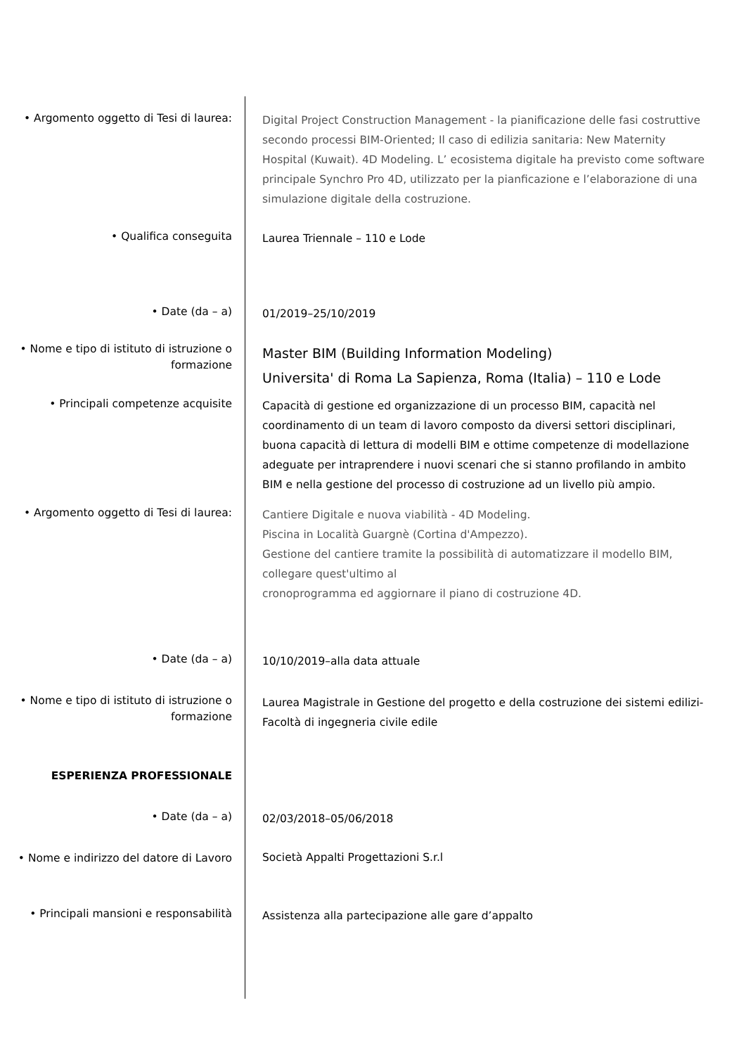• Argomento oggetto di Tesi di laurea:
Digital Project Construction Management - la pianificazione delle fasi costruttive secondo processi BIM-Oriented; Il caso di edilizia sanitaria: New Maternity Hospital (Kuwait). 4D Modeling. L’ ecosistema digitale ha previsto come software principale Synchro Pro 4D, utilizzato per la pianficazione e l’elaborazione di una simulazione digitale della costruzione.
• Qualifica conseguita
Laurea Triennale – 110 e Lode
• Date (da – a)
01/2019–25/10/2019
• Nome e tipo di istituto di istruzione o formazione
Master BIM (Building Information Modeling)
Universita' di Roma La Sapienza, Roma (Italia) – 110 e Lode
• Principali competenze acquisite
Capacità di gestione ed organizzazione di un processo BIM, capacità nel coordinamento di un team di lavoro composto da diversi settori disciplinari, buona capacità di lettura di modelli BIM e ottime competenze di modellazione adeguate per intraprendere i nuovi scenari che si stanno profilando in ambito BIM e nella gestione del processo di costruzione ad un livello più ampio.
• Argomento oggetto di Tesi di laurea:
Cantiere Digitale e nuova viabilità - 4D Modeling.
Piscina in Località Guargnè (Cortina d'Ampezzo).
Gestione del cantiere tramite la possibilità di automatizzare il modello BIM, collegare quest'ultimo al
cronoprogramma ed aggiornare il piano di costruzione 4D.
• Date (da – a)
10/10/2019–alla data attuale
• Nome e tipo di istituto di istruzione o formazione
Laurea Magistrale in Gestione del progetto e della costruzione dei sistemi edilizi- Facoltà di ingegneria civile edile
ESPERIENZA PROFESSIONALE
• Date (da – a)
02/03/2018–05/06/2018
• Nome e indirizzo del datore di Lavoro
Società Appalti Progettazioni S.r.l
• Principali mansioni e responsabilità
Assistenza alla partecipazione alle gare d’appalto